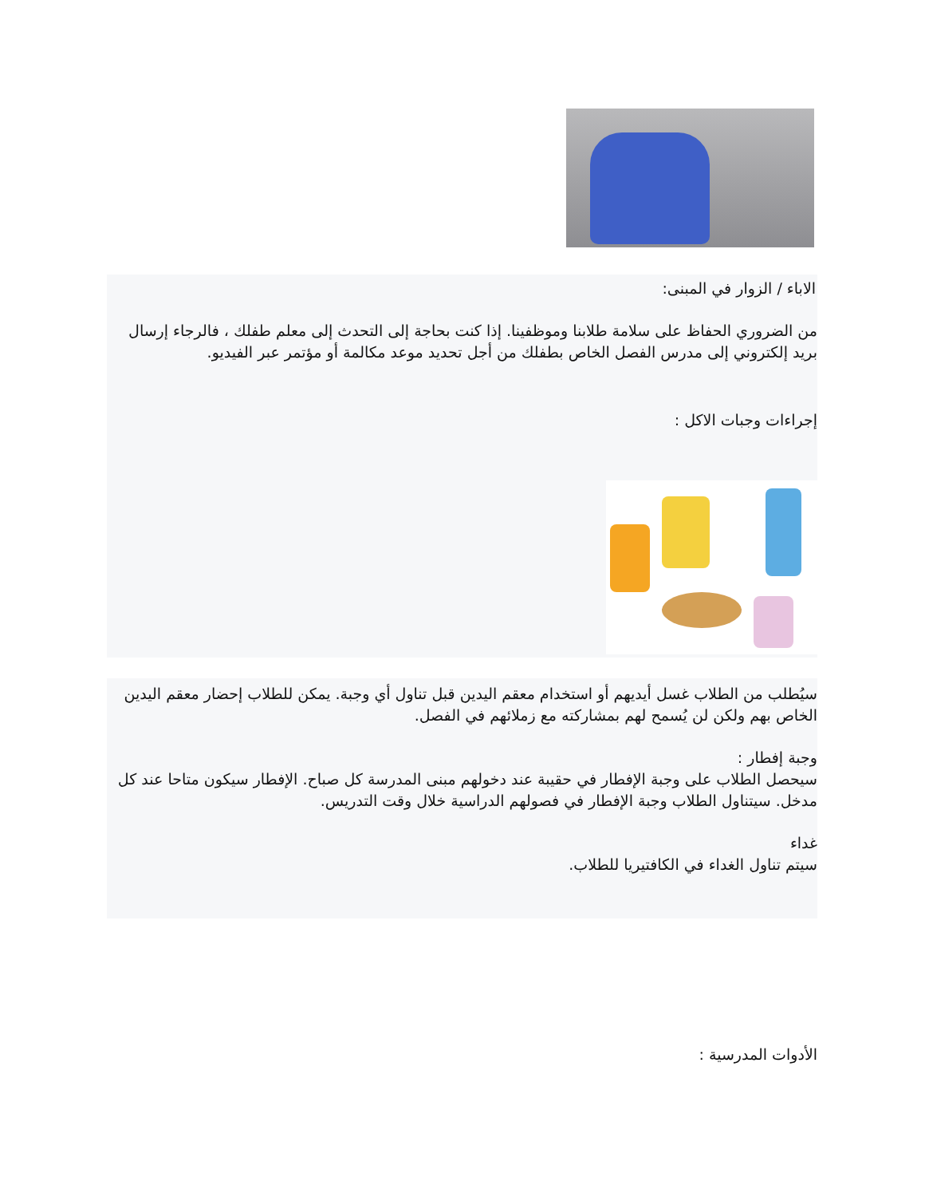الاباء / الزوار في المبنى:
من الضروري الحفاظ على سلامة طلابنا وموظفينا. إذا كنت بحاجة إلى التحدث إلى معلم طفلك ، فالرجاء إرسال بريد إلكتروني إلى مدرس الفصل الخاص بطفلك من أجل تحديد موعد مكالمة أو مؤتمر عبر الفيديو.
إجراءات وجبات الاكل :
سيُطلب من الطلاب غسل أيديهم أو استخدام معقم اليدين قبل تناول أي وجبة. يمكن للطلاب إحضار معقم اليدين الخاص بهم ولكن لن يُسمح لهم بمشاركته مع زملائهم في الفصل.
وجبة إفطار :
سيحصل الطلاب على وجبة الإفطار في حقيبة عند دخولهم مبنى المدرسة كل صباح. الإفطار سيكون متاحا عند كل مدخل. سيتناول الطلاب وجبة الإفطار في فصولهم الدراسية خلال وقت التدريس.
غداء
سيتم تناول الغداء في الكافتيريا للطلاب.
الأدوات المدرسية :